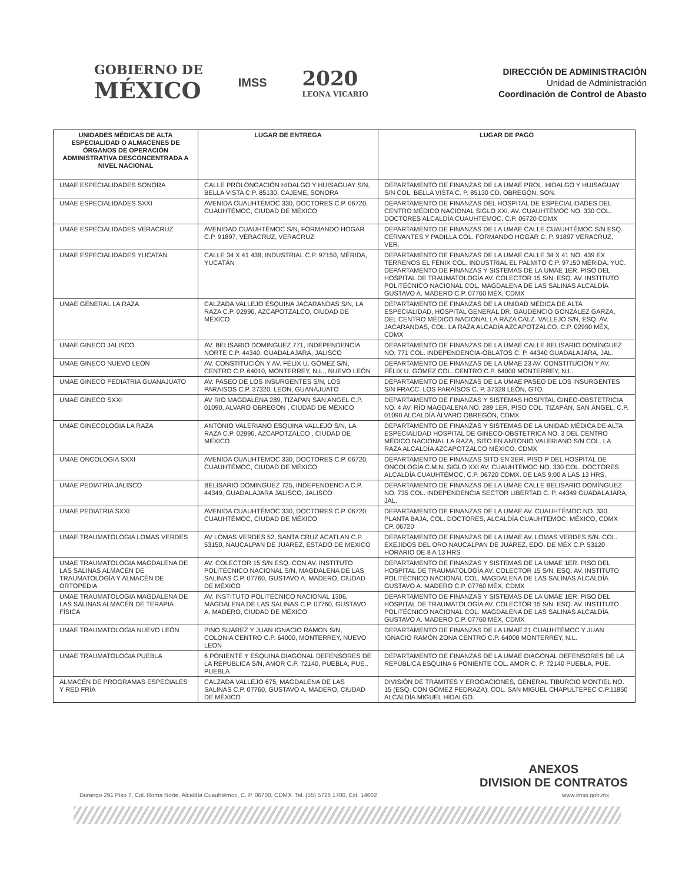GOBIERNO DE
MÉXICO
IMSS
2020
LEONA VICARIO
DIRECCIÓN DE ADMINISTRACIÓN
Unidad de Administración
Coordinación de Control de Abasto
| UNIDADES MÉDICAS DE ALTA ESPECIALIDAD O ALMACENES DE ÓRGANOS DE OPERACIÓN ADMINISTRATIVA DESCONCENTRADA A NIVEL NACIONAL | LUGAR DE ENTREGA | LUGAR DE PAGO |
| --- | --- | --- |
| UMAE ESPECIALIDADES SONORA | CALLE PROLONGACIÓN HIDALGO Y HUISAGUAY S/N, BELLA VISTA C.P. 85130, CAJEME, SONORA | DEPARTAMENTO DE FINANZAS DE LA UMAE PROL. HIDALGO Y HUISAGUAY S/N COL. BELLA VISTA C. P. 85130 CD. OBREGÓN, SON. |
| UMAE ESPECIALIDADES SXXI | AVENIDA CUAUHTÉMOC 330, DOCTORES C.P. 06720, CUAUHTÉMOC, CIUDAD DE MÉXICO | DEPARTAMENTO DE FINANZAS DEL HOSPITAL DE ESPECIALIDADES DEL CENTRO MÉDICO NACIONAL SIGLO XXI. AV. CUAUHTÉMOC NO. 330 COL. DOCTORES ALCALDÍA CUAUHTÉMOC, C.P. 06720 CDMX |
| UMAE ESPECIALIDADES VERACRUZ | AVENIDAD CUAUHTÉMOC S/N, FORMANDO HOGAR C.P. 91897, VERACRUZ, VERACRUZ | DEPARTAMENTO DE FINANZAS DE LA UMAE CALLE CUAUHTÉMOC S/N ESQ. CERVANTES Y PADILLA COL. FORMANDO HOGAR C. P. 91897 VERACRUZ, VER. |
| UMAE ESPECIALIDADES YUCATAN | CALLE 34 X 41 439, INDUSTRIAL C.P. 97150, MÉRIDA, YUCATÁN | DEPARTAMENTO DE FINANZAS DE LA UMAE CALLE 34 X 41 NO. 439 EX TERRENOS EL FÉNIX COL. INDUSTRIAL EL PALMITO C.P. 97150 MÉRIDA, YUC. DEPARTAMENTO DE FINANZAS Y SISTEMAS DE LA UMAE 1ER. PISO DEL HOSPITAL DE TRAUMATOLOGÍA AV. COLECTOR 15 S/N, ESQ. AV. INSTITUTO POLITÉCNICO NACIONAL COL. MAGDALENA DE LAS SALINAS ALCALDÍA GUSTAVO A. MADERO C.P. 07760 MÉX, CDMX |
| UMAE GENERAL LA RAZA | CALZADA VALLEJO ESQUINA JACARANDAS S/N, LA RAZA C.P. 02990, AZCAPOTZALCO, CIUDAD DE MÉXICO | DEPARTAMENTO DE FINANZAS DE LA UNIDAD MÉDICA DE ALTA ESPECIALIDAD, HOSPITAL GENERAL DR. GAUDENCIO GONZÁLEZ GARZA, DEL CENTRO MÉDICO NACIONAL LA RAZA CALZ. VALLEJO S/N, ESQ. AV. JACARANDAS, COL. LA RAZA ALCADÍA AZCAPOTZALCO, C.P. 02990 MÉX, CDMX |
| UMAE GINECO JALISCO | AV. BELISARIO DOMINGUEZ 771, INDEPENDENCIA NORTE C.P. 44340, GUADALAJARA, JALISCO | DEPARTAMENTO DE FINANZAS DE LA UMAE CALLE BELISARIO DOMÍNGUEZ NO. 771 COL. INDEPENDENCIA-OBLATOS C. P. 44340 GUADALAJARA, JAL. |
| UMAE GINECO NUEVO LEÓN | AV. CONSTITUCIÓN Y AV. FÉLIX U. GÓMEZ S/N, CENTRO C.P. 64010, MONTERREY, N.L., NUEVO LEÓN | DEPARTAMENTO DE FINANZAS DE LA UMAE 23 AV. CONSTITUCIÓN Y AV. FÉLIX U. GÓMEZ COL. CENTRO C.P. 64000 MONTERREY, N.L. |
| UMAE GINECO PEDIATRIA GUANAJUATO | AV. PASEO DE LOS INSURGENTES S/N, LOS PARAISOS C.P. 37320, LEON, GUANAJUATO | DEPARTAMENTO DE FINANZAS DE LA UMAE PASEO DE LOS INSURGENTES S/N FRACC. LOS PARAÍSOS C. P. 37328 LEÓN, GTO. |
| UMAE GINECO SXXI | AV RIO MAGDALENA 289, TIZAPAN SAN ANGEL C.P. 01090, ALVARO OBREGON , CIUDAD DE MÉXICO | DEPARTAMENTO DE FINANZAS Y SISTEMAS HOSPITAL GINEO-OBSTETRICIA NO. 4 AV. RÍO MAGDALENA NO. 289 1ER. PISO COL. TIZAPÁN, SAN ÁNGEL, C.P. 01090 ALCALDÍA ÁLVARO OBREGÓN, CDMX |
| UMAE GINECOLOGIA LA RAZA | ANTONIO VALERIANO ESQUINA VALLEJO S/N, LA RAZA C.P. 02990, AZCAPOTZALCO , CIUDAD DE MÉXICO | DEPARTAMENTO DE FINANZAS Y SISTEMAS DE LA UNIDAD MÉDICA DE ALTA ESPECIALIDAD HOSPITAL DE GINECO-OBSTETRICA NO. 3 DEL CENTRO MÉDICO NACIONAL LA RAZA, SITO EN ANTONIO VALERIANO S/N COL. LA RAZA ALCALDÍA AZCAPOTZALCO MÉXICO, CDMX |
| UMAE ONCOLOGIA SXXI | AVENIDA CUAUHTÉMOC 330, DOCTORES C.P. 06720, CUAUHTÉMOC, CIUDAD DE MÉXICO | DEPARTAMENTO DE FINANZAS SITO EN 3ER. PISO P DEL HOSPITAL DE ONCOLOGÍA C.M.N. SIGLO XXI AV. CUAUHTÉMOC NO. 330 COL. DOCTORES ALCALDÍA CUAUHTÉMOC, C.P. 06720 CDMX. DE LAS 9:00 A LAS 13 HRS. |
| UMAE PEDIATRIA JALISCO | BELISARIO DOMINGUEZ 735, INDEPENDENCIA C.P. 44349, GUADALAJARA JALISCO, JALISCO | DEPARTAMENTO DE FINANZAS DE LA UMAE CALLE BELISARIO DOMÍNGUEZ NO. 735 COL. INDEPENDENCIA SECTOR LIBERTAD C. P. 44349 GUADALAJARA, JAL. |
| UMAE PEDIATRIA SXXI | AVENIDA CUAUHTÉMOC 330, DOCTORES C.P. 06720, CUAUHTÉMOC, CIUDAD DE MÉXICO | DEPARTAMENTO DE FINANZAS DE LA UMAE AV. CUAUHTÉMOC NO. 330 PLANTA BAJA, COL. DOCTORES, ALCALDÍA CUAUHTEMOC, MÉXICO, CDMX CP. 06720 |
| UMAE TRAUMATOLOGIA LOMAS VERDES | AV LOMAS VERDES 52, SANTA CRUZ ACATLAN C.P. 53150, NAUCALPAN DE JUAREZ, ESTADO DE MEXICO | DEPARTAMENTO DE FINANZAS DE LA UMAE AV. LOMAS VERDES S/N. COL. EXEJIDOS DEL ORO NAUCALPAN DE JUÁREZ, EDO. DE MÉX C.P. 53120 HORARIO DE 8 A 13 HRS |
| UMAE TRAUMATOLOGIA MAGDALENA DE LAS SALINAS ALMACÉN DE TRAUMATOLOGÍA Y ALMACÉN DE ORTOPEDIA | AV. COLECTOR 15 S/N ESQ. CON AV. INSTITUTO POLITÉCNICO NACIONAL S/N, MAGDALENA DE LAS SALINAS C.P. 07760, GUSTAVO A. MADERO, CIUDAD DE MÉXICO | DEPARTAMENTO DE FINANZAS Y SISTEMAS DE LA UMAE 1ER. PISO DEL HOSPITAL DE TRAUMATOLOGÍA AV. COLECTOR 15 S/N, ESQ. AV. INSTITUTO POLITÉCNICO NACIONAL COL. MAGDALENA DE LAS SALINAS ALCALDÍA GUSTAVO A. MADERO C.P. 07760 MÉX, CDMX |
| UMAE TRAUMATOLOGIA MAGDALENA DE LAS SALINAS ALMACÉN DE TERAPIA FÍSICA | AV. INSTITUTO POLITÉCNICO NACIONAL 1306, MAGDALENA DE LAS SALINAS C.P. 07760, GUSTAVO A. MADERO, CIUDAD DE MÉXICO | DEPARTAMENTO DE FINANZAS Y SISTEMAS DE LA UMAE 1ER. PISO DEL HOSPITAL DE TRAUMATOLOGÍA AV. COLECTOR 15 S/N, ESQ. AV. INSTITUTO POLITÉCNICO NACIONAL COL. MAGDALENA DE LAS SALINAS ALCALDÍA GUSTAVO A. MADERO C.P. 07760 MÉX, CDMX |
| UMAE TRAUMATOLOGIA NUEVO LEÓN | PINO SUAREZ Y JUAN IGNACIO RAMON S/N, COLONIA CENTRO C.P. 64000, MONTERREY, NUEVO LEON | DEPARTAMENTO DE FINANZAS DE LA UMAE 21 CUAUHTÉMOC Y JUAN IGNACIO RAMÓN ZONA CENTRO C.P. 64000 MONTERREY, N.L. |
| UMAE TRAUMATOLOGIA PUEBLA | 6 PONIENTE Y ESQUINA DIAGONAL DEFENSORES DE LA REPUBLICA S/N, AMOR C.P. 72140, PUEBLA, PUE., PUEBLA | DEPARTAMENTO DE FINANZAS DE LA UMAE DIAGONAL DEFENSORES DE LA REPÚBLICA ESQUINA 6 PONIENTE COL. AMOR C. P. 72140 PUEBLA, PUE. |
| ALMACÉN DE PROGRAMAS ESPECIALES Y RED FRÍA | CALZADA VALLEJO 675, MAGDALENA DE LAS SALINAS C.P. 07760, GUSTAVO A. MADERO, CIUDAD DE MÉXICO | DIVISIÓN DE TRÁMITES Y EROGACIONES, GENERAL TIBURCIO MONTIEL NO. 15 (ESQ. CON GÓMEZ PEDRAZA), COL. SAN MIGUEL CHAPULTEPEC C.P.11850 ALCALDÍA MIGUEL HIDALGO. |
ANEXOS
DIVISION DE CONTRATOS
Durango 291 Piso 7, Col. Roma Norte, Alcaldía Cuauhtémoc, C. P. 06700, CDMX. Tel. (55) 5726 1700, Ext. 14602 www.imss.gob.mx